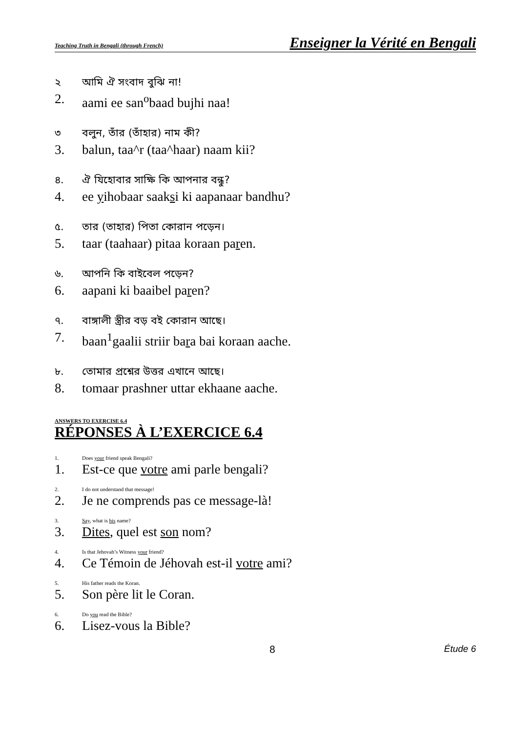Teaching Truth in Bengali (through French) Enseigner la Vérité en Bengali
২ আমি ঐ সংবাদ বুঝি না!
2. aami ee san<sup>o</sup>baad bujhi naa!
৩ বলুন, তাঁর (তাঁহার) নাম কী?
3. balun, taa^r (taa^haar) naam kii?
৪. ঐ যিহোবার সাক্ষি কি আপনার বন্ধু?
4. ee yihobaar saaksi ki aapanaar bandhu?
৫. তার (তাহার) পিতা কোরান পড়েন।
5. taar (taahaar) pitaa koraan paren.
৬. আপনি কি বাইবেল পড়েন?
6. aapani ki baaibel paren?
৭. বাঙ্গালী স্ত্রীর বড় বই কোরান আছে।
7. baan<sup>1</sup>gaalii striir bara bai koraan aache.
৮. তোমার প্রশ্নের উত্তর এখানে আছে।
8. tomaar prashner uttar ekhaane aache.
ANSWERS TO EXERCISE 6.4
RÉPONSES À L’EXERCICE 6.4
1. Does your friend speak Bengali?
1. Est-ce que votre ami parle bengali?
2. I do not understand that message!
2. Je ne comprends pas ce message-là!
3. Say, what is his name?
3. Dites, quel est son nom?
4. Is that Jehovah’s Witness your friend?
4. Ce Témoin de Jéhovah est-il votre ami?
5. His father reads the Koran.
5. Son père lit le Coran.
6. Do you read the Bible?
6. Lisez-vous la Bible?
8 Étude 6